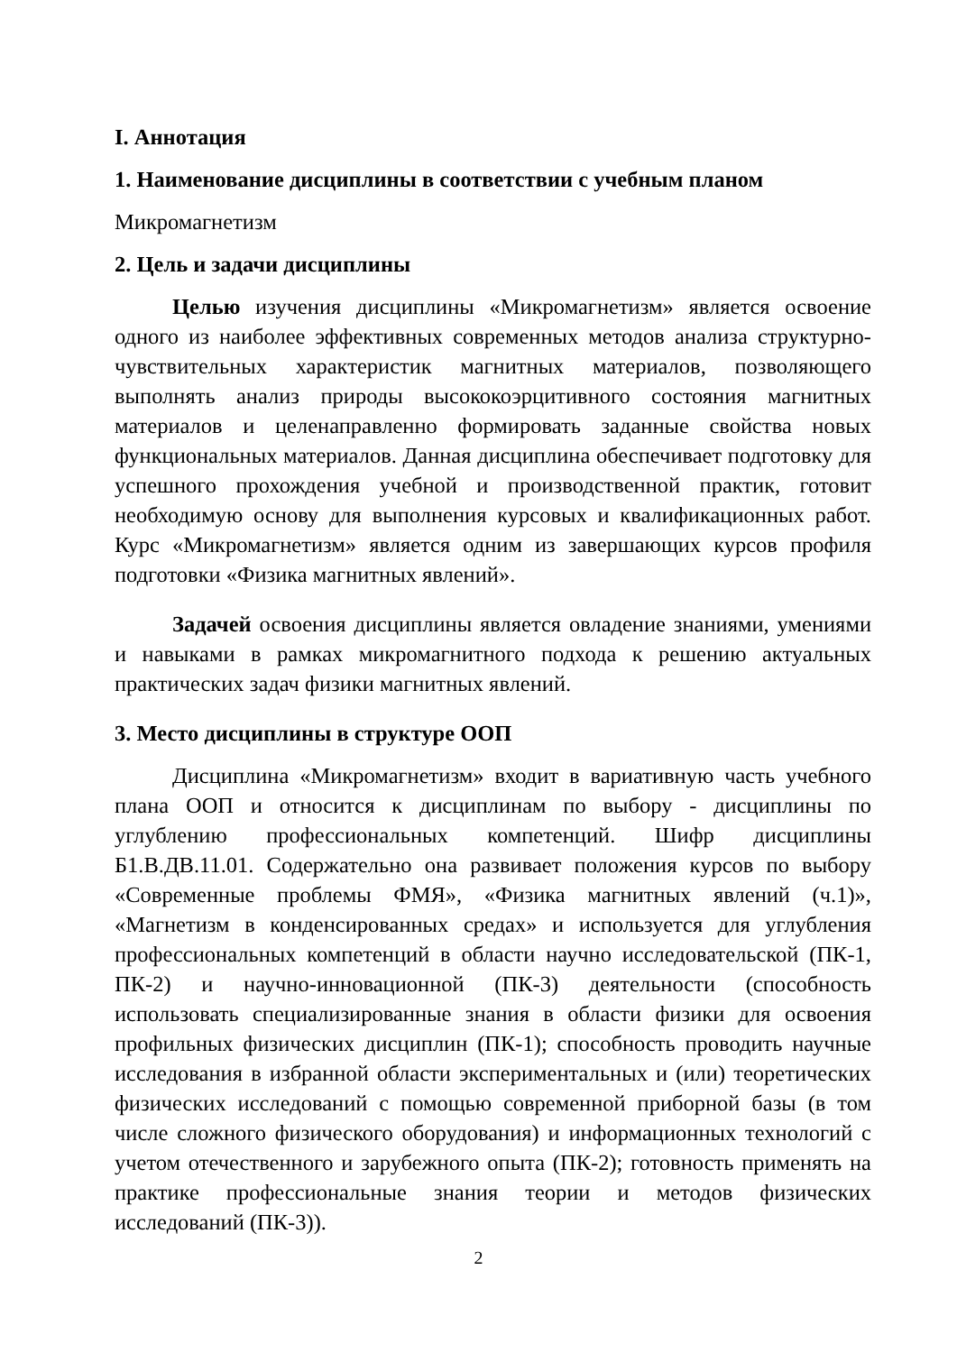I. Аннотация
1. Наименование дисциплины в соответствии с учебным планом
Микромагнетизм
2. Цель и задачи дисциплины
Целью изучения дисциплины «Микромагнетизм» является освоение одного из наиболее эффективных современных методов анализа структурно-чувствительных характеристик магнитных материалов, позволяющего выполнять анализ природы высококоэрцитивного состояния магнитных материалов и целенаправленно формировать заданные свойства новых функциональных материалов. Данная дисциплина обеспечивает подготовку для успешного прохождения учебной и производственной практик, готовит необходимую основу для выполнения курсовых и квалификационных работ. Курс «Микромагнетизм» является одним из завершающих курсов профиля подготовки «Физика магнитных явлений».
Задачей освоения дисциплины является овладение знаниями, умениями и навыками в рамках микромагнитного подхода к решению актуальных практических задач физики магнитных явлений.
3. Место дисциплины в структуре ООП
Дисциплина «Микромагнетизм» входит в вариативную часть учебного плана ООП и относится к дисциплинам по выбору - дисциплины по углублению профессиональных компетенций. Шифр дисциплины Б1.В.ДВ.11.01. Содержательно она развивает положения курсов по выбору «Современные проблемы ФМЯ», «Физика магнитных явлений (ч.1)», «Магнетизм в конденсированных средах» и используется для углубления профессиональных компетенций в области научно исследовательской (ПК-1, ПК-2) и научно-инновационной (ПК-3) деятельности (способность использовать специализированные знания в области физики для освоения профильных физических дисциплин (ПК-1); способность проводить научные исследования в избранной области экспериментальных и (или) теоретических физических исследований с помощью современной приборной базы (в том числе сложного физического оборудования) и информационных технологий с учетом отечественного и зарубежного опыта (ПК-2); готовность применять на практике профессиональные знания теории и методов физических исследований (ПК-3)).
2